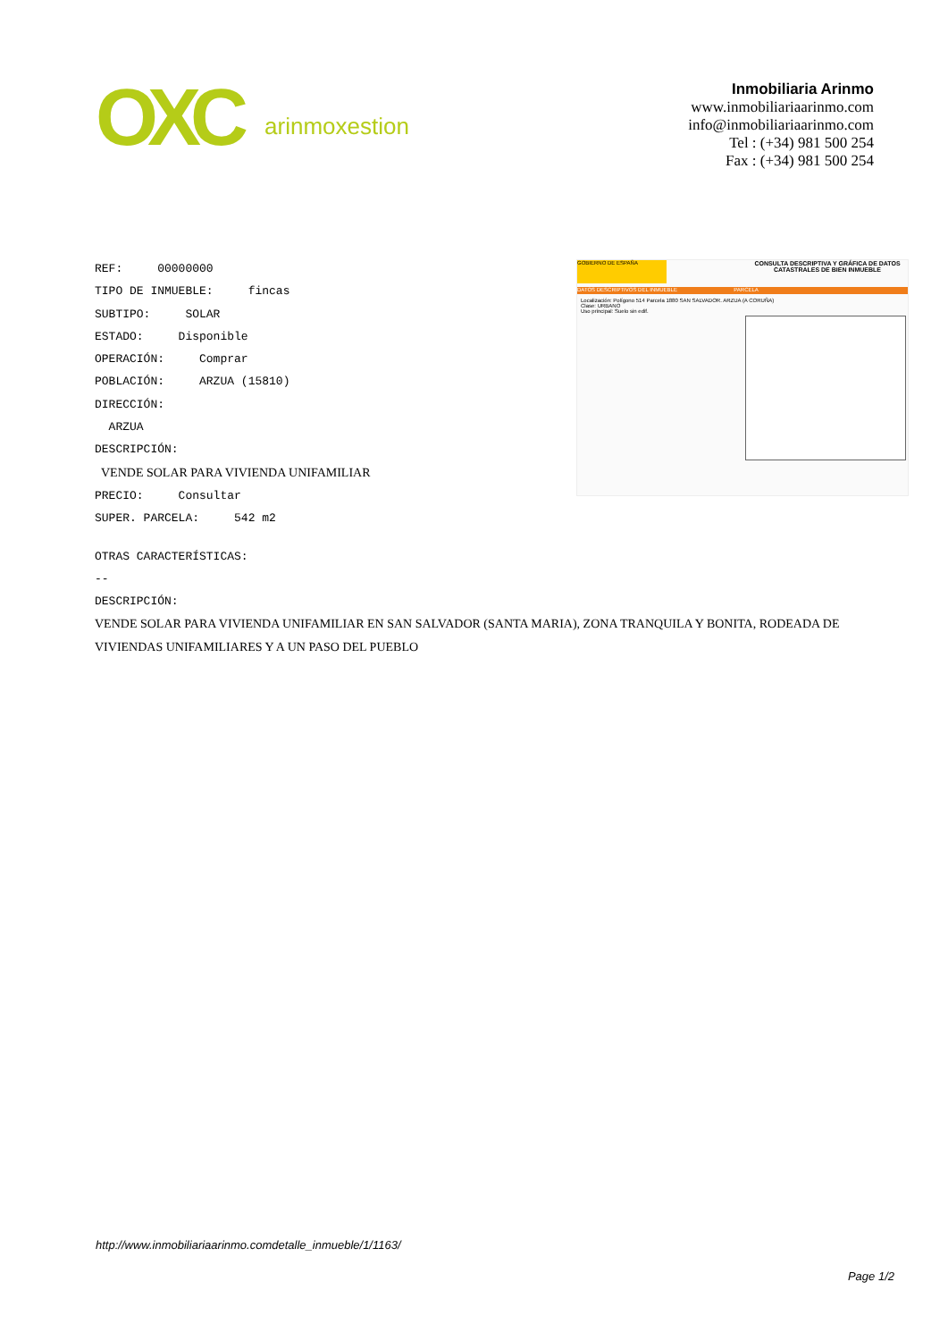OXC arinmoxestion
Inmobiliaria Arinmo
www.inmobiliariaarinmo.com
info@inmobiliariaarinmo.com
Tel : (+34) 981 500 254
Fax : (+34) 981 500 254
REF: 00000000
TIPO DE INMUEBLE: fincas
SUBTIPO: SOLAR
ESTADO: Disponible
OPERACIÓN: Comprar
POBLACIÓN: ARZUA (15810)
DIRECCIÓN:
ARZUA
DESCRIPCIÓN:
VENDE SOLAR PARA VIVIENDA UNIFAMILIAR
PRECIO: Consultar
SUPER. PARCELA: 542 m2
GOBIERNO DE ESPAÑA
CONSULTA DESCRIPTIVA Y GRÁFICA DE DATOS CATASTRALES DE BIEN INMUEBLE
DATOS DESCRIPTIVOS DEL INMUEBLE PARCELA
Localización: Polígono 514 Parcela 1880 SAN SALVADOR. ARZUA (A CORUÑA)
Clase: URBANO
Uso principal: Suelo sin edif.
OTRAS CARACTERÍSTICAS:
--
DESCRIPCIÓN:
VENDE SOLAR PARA VIVIENDA UNIFAMILIAR EN SAN SALVADOR (SANTA MARIA), ZONA TRANQUILA Y BONITA, RODEADA DE VIVIENDAS UNIFAMILIARES Y A UN PASO DEL PUEBLO
http://www.inmobiliariaarinmo.comdetalle_inmueble/1/1163/
Page 1/2